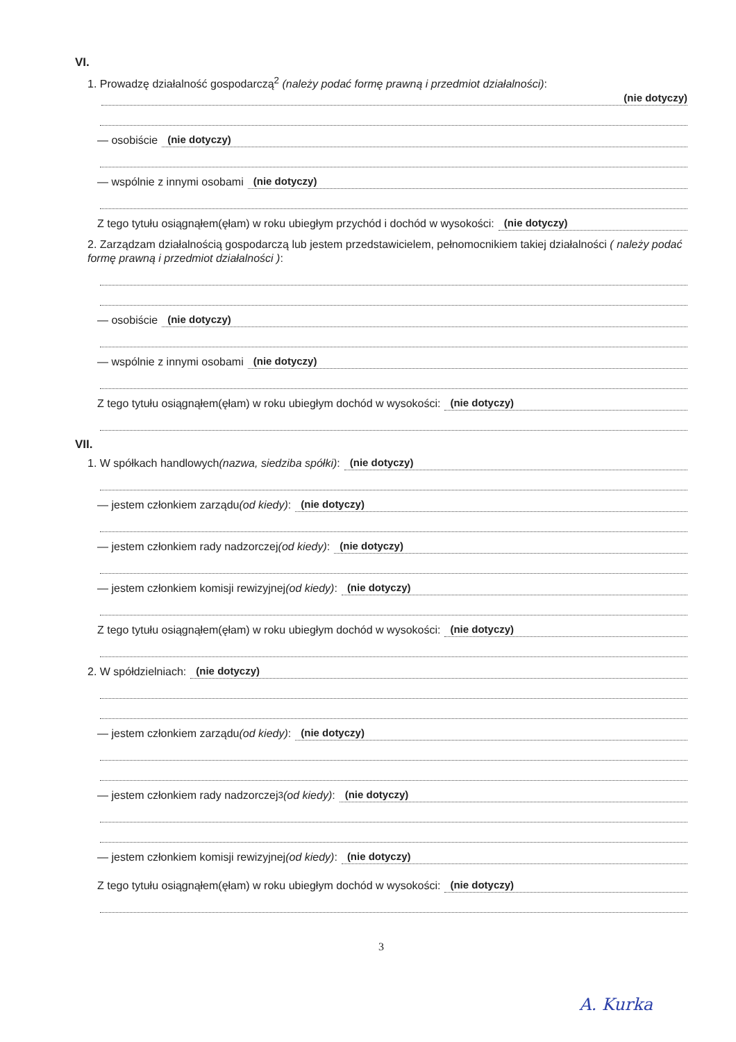VI.
1. Prowadzę działalność gospodarczą<sup>2</sup> (należy podać formę prawną i przedmiot działalności):
(nie dotyczy)
— osobiście (nie dotyczy)
— wspólnie z innymi osobami (nie dotyczy)
Z tego tytułu osiągnąłem(ęłam) w roku ubiegłym przychód i dochód w wysokości: (nie dotyczy)
2. Zarządzam działalnością gospodarczą lub jestem przedstawicielem, pełnomocnikiem takiej działalności ( należy podać formę prawną i przedmiot działalności ):
— osobiście (nie dotyczy)
— wspólnie z innymi osobami (nie dotyczy)
Z tego tytułu osiągnąłem(ęłam) w roku ubiegłym dochód w wysokości: (nie dotyczy)
VII.
1. W spółkach handlowych (nazwa, siedziba spółki): (nie dotyczy)
— jestem członkiem zarządu (od kiedy): (nie dotyczy)
— jestem członkiem rady nadzorczej (od kiedy): (nie dotyczy)
— jestem członkiem komisji rewizyjnej (od kiedy): (nie dotyczy)
Z tego tytułu osiągnąłem(ęłam) w roku ubiegłym dochód w wysokości: (nie dotyczy)
2. W spółdzielniach: (nie dotyczy)
— jestem członkiem zarządu (od kiedy): (nie dotyczy)
— jestem członkiem rady nadzorczej<sup>3</sup> (od kiedy): (nie dotyczy)
— jestem członkiem komisji rewizyjnej (od kiedy): (nie dotyczy)
Z tego tytułu osiągnąłem(ęłam) w roku ubiegłym dochód w wysokości: (nie dotyczy)
3
A. Kurka